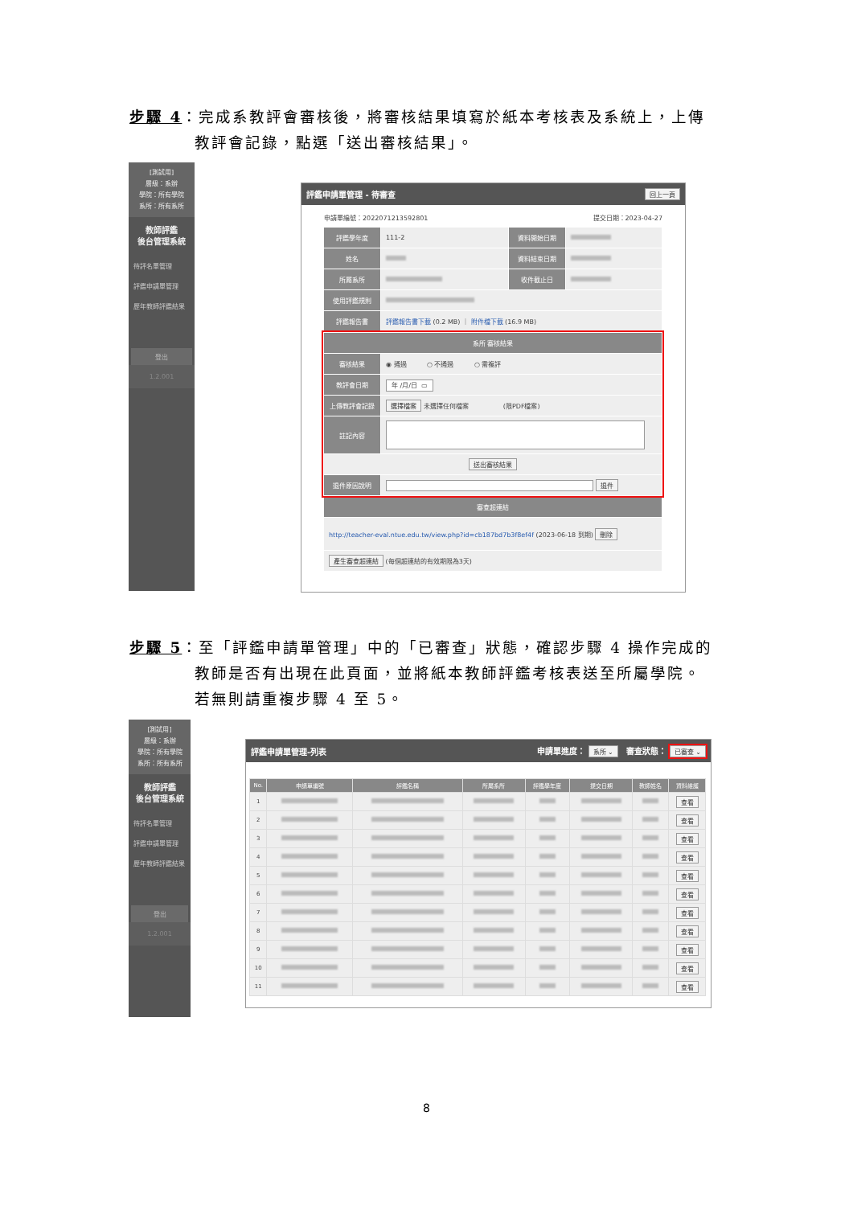步驟 4：完成系教評會審核後，將審核結果填寫於紙本考核表及系統上，上傳
教評會記錄，點選「送出審核結果」。
[測試用]
層級：系辦
學院：所有學院
系所：所有系所
教師評鑑
後台管理系統
待評名單管理
評鑑申請單管理
歷年教師評鑑結果
登出
1.2.001
評鑑申請單管理 - 待審查 回上一頁
申請單編號：2022071213592801 提交日期：2023-04-27
| 評鑑學年度 | 111-2 | 資料開始日期 | |
| 姓名 | | 資料結束日期 | |
| 所屬系所 | | 收件截止日 | |
| 使用評鑑規則 | | | |
| 評鑑報告書 | 評鑑報告書下載 (0.2 MB) ｜ 附件檔下載 (16.9 MB) | | |
| 系所 審核結果 | |
| --- | --- |
| 審核結果 | ◉ 通過 ○ 不通過 ○ 需複評 |
| 教評會日期 | 年 /月/日 ▭ |
| 上傳教評會記錄 | 選擇檔案 未選擇任何檔案 (限PDF檔案) |
| 註記內容 | |
| 送出審核結果 | |
| 退件原因說明 | 退件 |
| 審查超連結 |
| --- |
| http://teacher-eval.ntue.edu.tw/view.php?id=cb187bd7b3f8ef4f (2023-06-18 到期) 刪除 |
| 產生審查超連結 (每個超連結的有效期限為3天) |
步驟 5：至「評鑑申請單管理」中的「已審查」狀態，確認步驟 4 操作完成的
教師是否有出現在此頁面，並將紙本教師評鑑考核表送至所屬學院。
若無則請重複步驟 4 至 5。
[測試用]
層級：系辦
學院：所有學院
系所：所有系所
教師評鑑
後台管理系統
待評名單管理
評鑑申請單管理
歷年教師評鑑結果
登出
1.2.001
評鑑申請單管理-列表 申請單進度： 系所 ⌄ 審查狀態： 已審查 ⌄
| No. | 申請單編號 | 評鑑名稱 | 所屬系所 | 評鑑學年度 | 提交日期 | 教師姓名 | 資料維護 |
| --- | --- | --- | --- | --- | --- | --- | --- |
| 1 | | | | | | | 查看 |
| 2 | | | | | | | 查看 |
| 3 | | | | | | | 查看 |
| 4 | | | | | | | 查看 |
| 5 | | | | | | | 查看 |
| 6 | | | | | | | 查看 |
| 7 | | | | | | | 查看 |
| 8 | | | | | | | 查看 |
| 9 | | | | | | | 查看 |
| 10 | | | | | | | 查看 |
| 11 | | | | | | | 查看 |
8